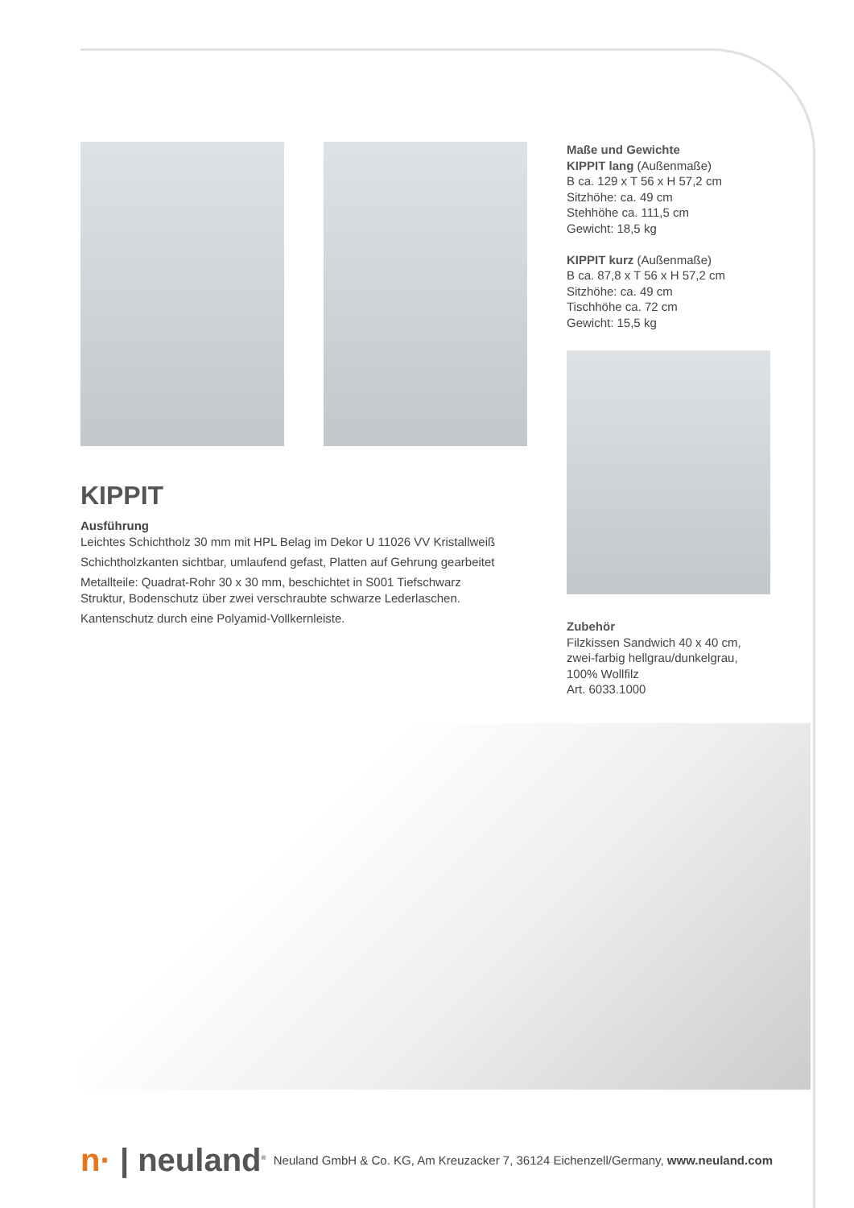Maße und Gewichte
KIPPIT lang (Außenmaße)
B ca. 129 x T 56 x H 57,2 cm
Sitzhöhe: ca. 49 cm
Stehhöhe ca. 111,5 cm
Gewicht: 18,5 kg
KIPPIT kurz (Außenmaße)
B ca. 87,8 x T 56 x H 57,2 cm
Sitzhöhe: ca. 49 cm
Tischhöhe ca. 72 cm
Gewicht: 15,5 kg
Zubehör
Filzkissen Sandwich 40 x 40 cm, zwei-farbig hellgrau/dunkelgrau, 100% Wollfilz
Art. 6033.1000
KIPPIT
Ausführung
Leichtes Schichtholz 30 mm mit HPL Belag im Dekor U 11026 VV Kristallweiß
Schichtholzkanten sichtbar, umlaufend gefast, Platten auf Gehrung gearbeitet
Metallteile: Quadrat-Rohr 30 x 30 mm, beschichtet in S001 Tiefschwarz Struktur, Bodenschutz über zwei verschraubte schwarze Lederlaschen.
Kantenschutz durch eine Polyamid-Vollkernleiste.
n· | neuland<sup>®</sup>
Neuland GmbH & Co. KG, Am Kreuzacker 7, 36124 Eichenzell/Germany, www.neuland.com